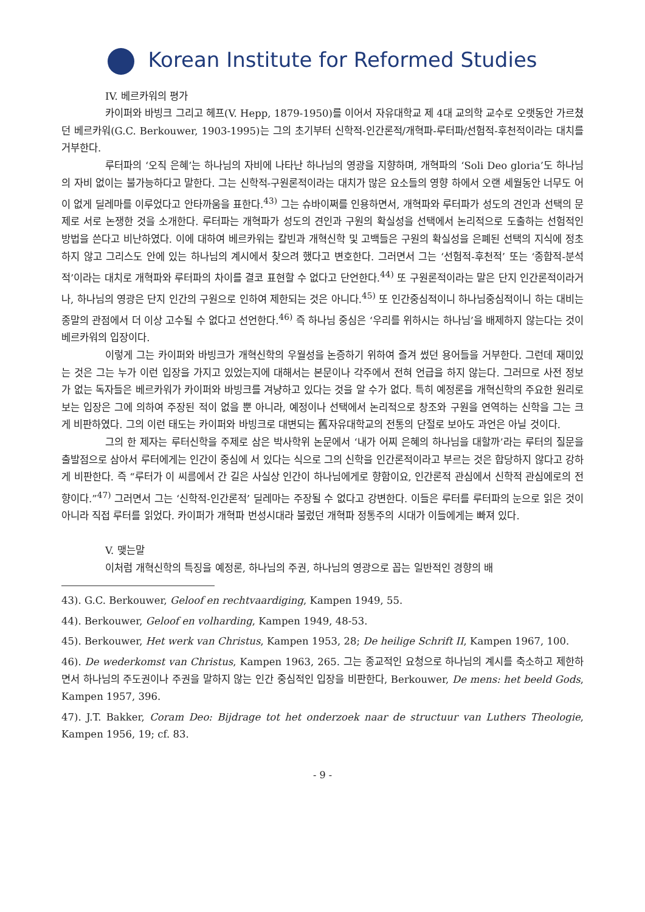Korean Institute for Reformed Studies
IV. 베르카워의 평가
카이퍼와 바빙크 그리고 헤프(V. Hepp, 1879-1950)를 이어서 자유대학교 제 4대 교의학 교수로 오랫동안 가르쳤던 베르카워(G.C. Berkouwer, 1903-1995)는 그의 초기부터 신학적-인간론적/개혁파-루터파/선험적-후천적이라는 대치를 거부한다.
루터파의 ‘오직 은혜’는 하나님의 자비에 나타난 하나님의 영광을 지향하며, 개혁파의 ‘Soli Deo gloria’도 하나님의 자비 없이는 불가능하다고 말한다. 그는 신학적-구원론적이라는 대치가 많은 요소들의 영향 하에서 오랜 세월동안 너무도 어이 없게 딜레마를 이루었다고 안타까움을 표한다.<sup>43)</sup> 그는 슈바이쩌를 인용하면서, 개혁파와 루터파가 성도의 견인과 선택의 문제로 서로 논쟁한 것을 소개한다. 루터파는 개혁파가 성도의 견인과 구원의 확실성을 선택에서 논리적으로 도출하는 선험적인 방법을 쓴다고 비난하였다. 이에 대하여 베르카워는 칼빈과 개혁신학 및 고백들은 구원의 확실성을 은폐된 선택의 지식에 정초하지 않고 그리스도 안에 있는 하나님의 계시에서 찾으려 했다고 변호한다. 그러면서 그는 ‘선험적-후천적’ 또는 ‘종합적-분석적’이라는 대치로 개혁파와 루터파의 차이를 결코 표현할 수 없다고 단언한다.<sup>44)</sup> 또 구원론적이라는 말은 단지 인간론적이라거나, 하나님의 영광은 단지 인간의 구원으로 인하여 제한되는 것은 아니다.<sup>45)</sup> 또 인간중심적이니 하나님중심적이니 하는 대비는 종말의 관점에서 더 이상 고수될 수 없다고 선언한다.<sup>46)</sup> 즉 하나님 중심은 ‘우리를 위하시는 하나님’을 배제하지 않는다는 것이 베르카워의 입장이다.
이렇게 그는 카이퍼와 바빙크가 개혁신학의 우월성을 논증하기 위하여 즐겨 썼던 용어들을 거부한다. 그런데 재미있는 것은 그는 누가 이런 입장을 가지고 있었는지에 대해서는 본문이나 각주에서 전혀 언급을 하지 않는다. 그러므로 사전 정보가 없는 독자들은 베르카워가 카이퍼와 바빙크를 겨냥하고 있다는 것을 알 수가 없다. 특히 예정론을 개혁신학의 주요한 원리로 보는 입장은 그에 의하여 주장된 적이 없을 뿐 아니라, 예정이나 선택에서 논리적으로 창조와 구원을 연역하는 신학을 그는 크게 비판하였다. 그의 이런 태도는 카이퍼와 바빙크로 대변되는 舊자유대학교의 전통의 단절로 보아도 과언은 아닐 것이다.
그의 한 제자는 루터신학을 주제로 삼은 박사학위 논문에서 ‘내가 어찌 은혜의 하나님을 대할까’라는 루터의 질문을 출발점으로 삼아서 루터에게는 인간이 중심에 서 있다는 식으로 그의 신학을 인간론적이라고 부르는 것은 합당하지 않다고 강하게 비판한다. 즉 “루터가 이 씨름에서 간 길은 사실상 인간이 하나님에게로 향함이요, 인간론적 관심에서 신학적 관심에로의 전향이다.”<sup>47)</sup> 그러면서 그는 ‘신학적-인간론적’ 딜레마는 주장될 수 없다고 강변한다. 이들은 루터를 루터파의 눈으로 읽은 것이 아니라 직접 루터를 읽었다. 카이퍼가 개혁파 번성시대라 불렀던 개혁파 정통주의 시대가 이들에게는 빠져 있다.
V. 맺는말
이처럼 개혁신학의 특징을 예정론, 하나님의 주권, 하나님의 영광으로 꼽는 일반적인 경향의 배
43). G.C. Berkouwer, Geloof en rechtvaardiging, Kampen 1949, 55.
44). Berkouwer, Geloof en volharding, Kampen 1949, 48-53.
45). Berkouwer, Het werk van Christus, Kampen 1953, 28; De heilige Schrift II, Kampen 1967, 100.
46). De wederkomst van Christus, Kampen 1963, 265. 그는 종교적인 요청으로 하나님의 계시를 축소하고 제한하면서 하나님의 주도권이나 주권을 말하지 않는 인간 중심적인 입장을 비판한다, Berkouwer, De mens: het beeld Gods, Kampen 1957, 396.
47). J.T. Bakker, Coram Deo: Bijdrage tot het onderzoek naar de structuur van Luthers Theologie, Kampen 1956, 19; cf. 83.
- 9 -